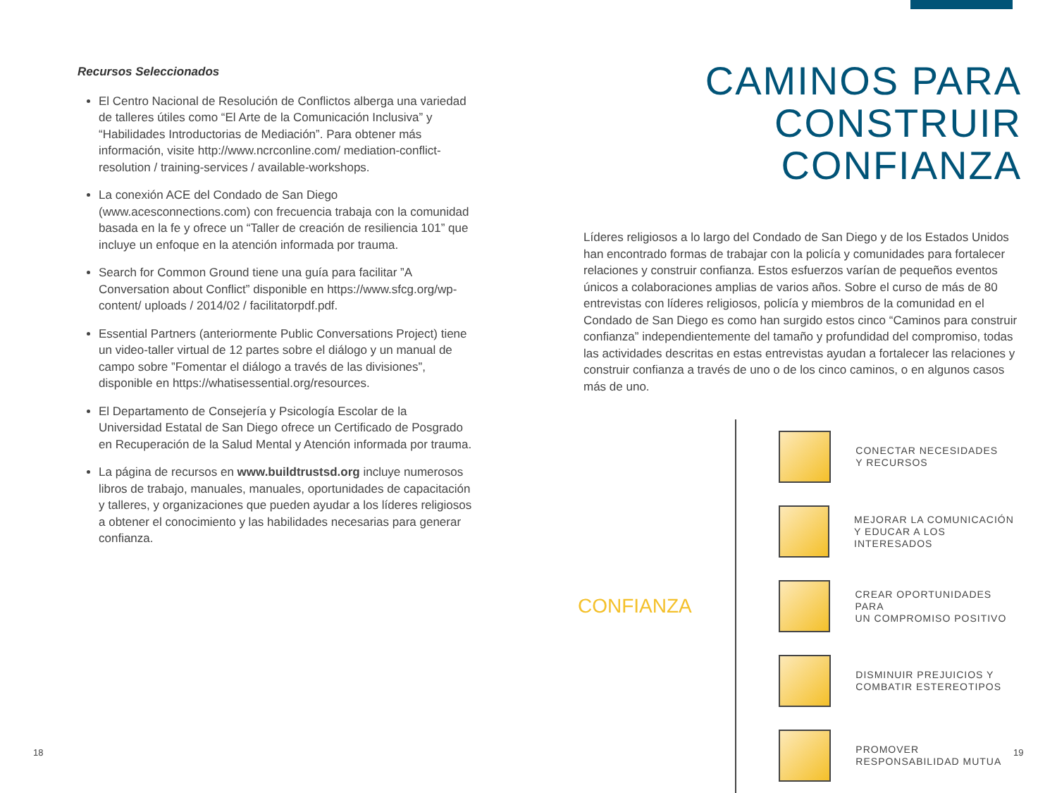Recursos Seleccionados
El Centro Nacional de Resolución de Conflictos alberga una variedad de talleres útiles como “El Arte de la Comunicación Inclusiva” y “Habilidades Introductorias de Mediación”. Para obtener más información, visite http://www.ncrconline.com/ mediation-conflict-resolution / training-services / available-workshops.
La conexión ACE del Condado de San Diego (www.acesconnections.com) con frecuencia trabaja con la comunidad basada en la fe y ofrece un “Taller de creación de resiliencia 101” que incluye un enfoque en la atención informada por trauma.
Search for Common Ground tiene una guía para facilitar ”A Conversation about Conflict” disponible en https://www.sfcg.org/wp-content/ uploads / 2014/02 / facilitatorpdf.pdf.
Essential Partners (anteriormente Public Conversations Project) tiene un video-taller virtual de 12 partes sobre el diálogo y un manual de campo sobre ”Fomentar el diálogo a través de las divisiones”, disponible en https://whatisessential.org/resources.
El Departamento de Consejería y Psicología Escolar de la Universidad Estatal de San Diego ofrece un Certificado de Posgrado en Recuperación de la Salud Mental y Atención informada por trauma.
La página de recursos en www.buildtrustsd.org incluye numerosos libros de trabajo, manuales, manuales, oportunidades de capacitación y talleres, y organizaciones que pueden ayudar a los líderes religiosos a obtener el conocimiento y las habilidades necesarias para generar confianza.
CAMINOS PARA CONSTRUIR CONFIANZA
Líderes religiosos a lo largo del Condado de San Diego y de los Estados Unidos han encontrado formas de trabajar con la policía y comunidades para fortalecer relaciones y construir confianza. Estos esfuerzos varían de pequeños eventos únicos a colaboraciones amplias de varios años. Sobre el curso de más de 80 entrevistas con líderes religiosos, policía y miembros de la comunidad en el Condado de San Diego es como han surgido estos cinco “Caminos para construir confianza” independientemente del tamaño y profundidad del compromiso, todas las actividades descritas en estas entrevistas ayudan a fortalecer las relaciones y construir confianza a través de uno o de los cinco caminos, o en algunos casos más de uno.
CONFIANZA
CONECTAR NECESIDADES
Y RECURSOS
MEJORAR LA COMUNICACIÓN
Y EDUCAR A LOS INTERESADOS
CREAR OPORTUNIDADES PARA
UN COMPROMISO POSITIVO
DISMINUIR PREJUICIOS Y
COMBATIR ESTEREOTIPOS
PROMOVER
RESPONSABILIDAD MUTUA
18 19